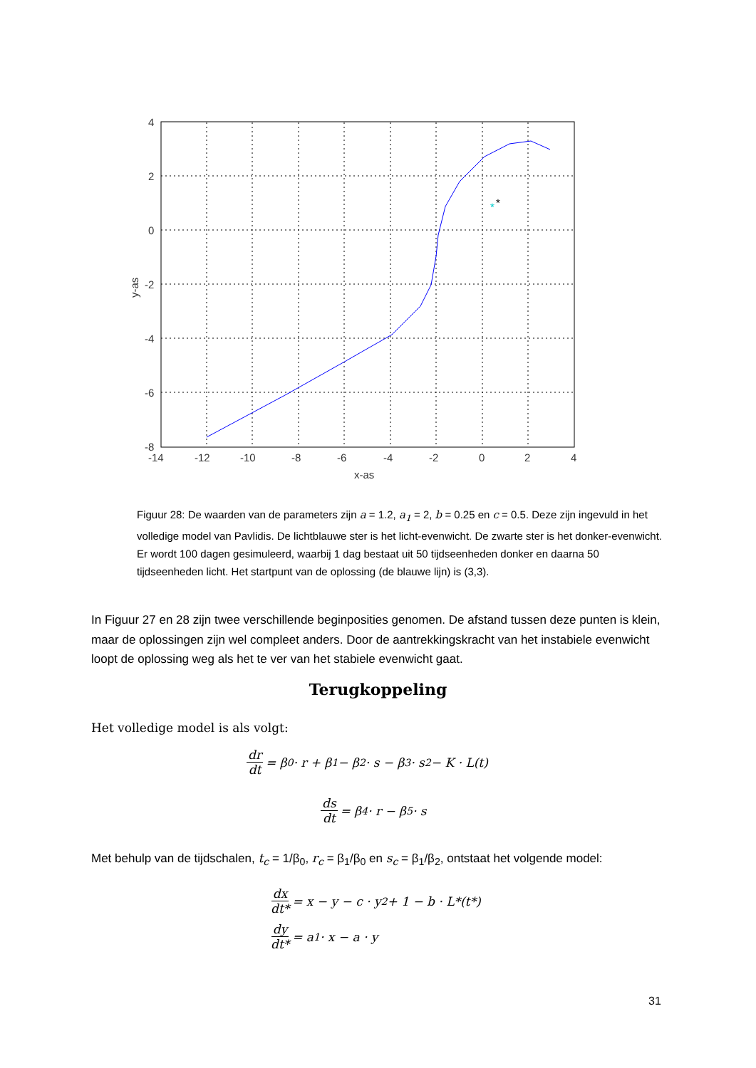*
*
4
2
0
-2
-4
-6
-8
-14
-12
-10
-8
-6
-4
-2
0
2
4
x-as
y-as
Figuur 28: De waarden van de parameters zijn a = 1.2, a<sub>1</sub> = 2, b = 0.25 en c = 0.5. Deze zijn ingevuld in het volledige model van Pavlidis. De lichtblauwe ster is het licht-evenwicht. De zwarte ster is het donker-evenwicht. Er wordt 100 dagen gesimuleerd, waarbij 1 dag bestaat uit 50 tijdseenheden donker en daarna 50 tijdseenheden licht. Het startpunt van de oplossing (de blauwe lijn) is (3,3).
In Figuur 27 en 28 zijn twee verschillende beginposities genomen. De afstand tussen deze punten is klein, maar de oplossingen zijn wel compleet anders. Door de aantrekkingskracht van het instabiele evenwicht loopt de oplossing weg als het te ver van het stabiele evenwicht gaat.
Terugkoppeling
Het volledige model is als volgt:
dr dt = β<sub>0</sub> · r + β<sub>1</sub> − β<sub>2</sub> · s − β<sub>3</sub> · s<sup>2</sup> − K · L(t)
ds dt = β<sub>4</sub> · r − β<sub>5</sub> · s
Met behulp van de tijdschalen, t<sub>c</sub> = 1/β<sub>0</sub>, r<sub>c</sub> = β<sub>1</sub>/β<sub>0</sub> en s<sub>c</sub> = β<sub>1</sub>/β<sub>2</sub>, ontstaat het volgende model:
dx dt* = x − y − c · y<sup>2</sup> + 1 − b · L*(t*)
dy dt* = a<sub>1</sub> · x − a · y
31